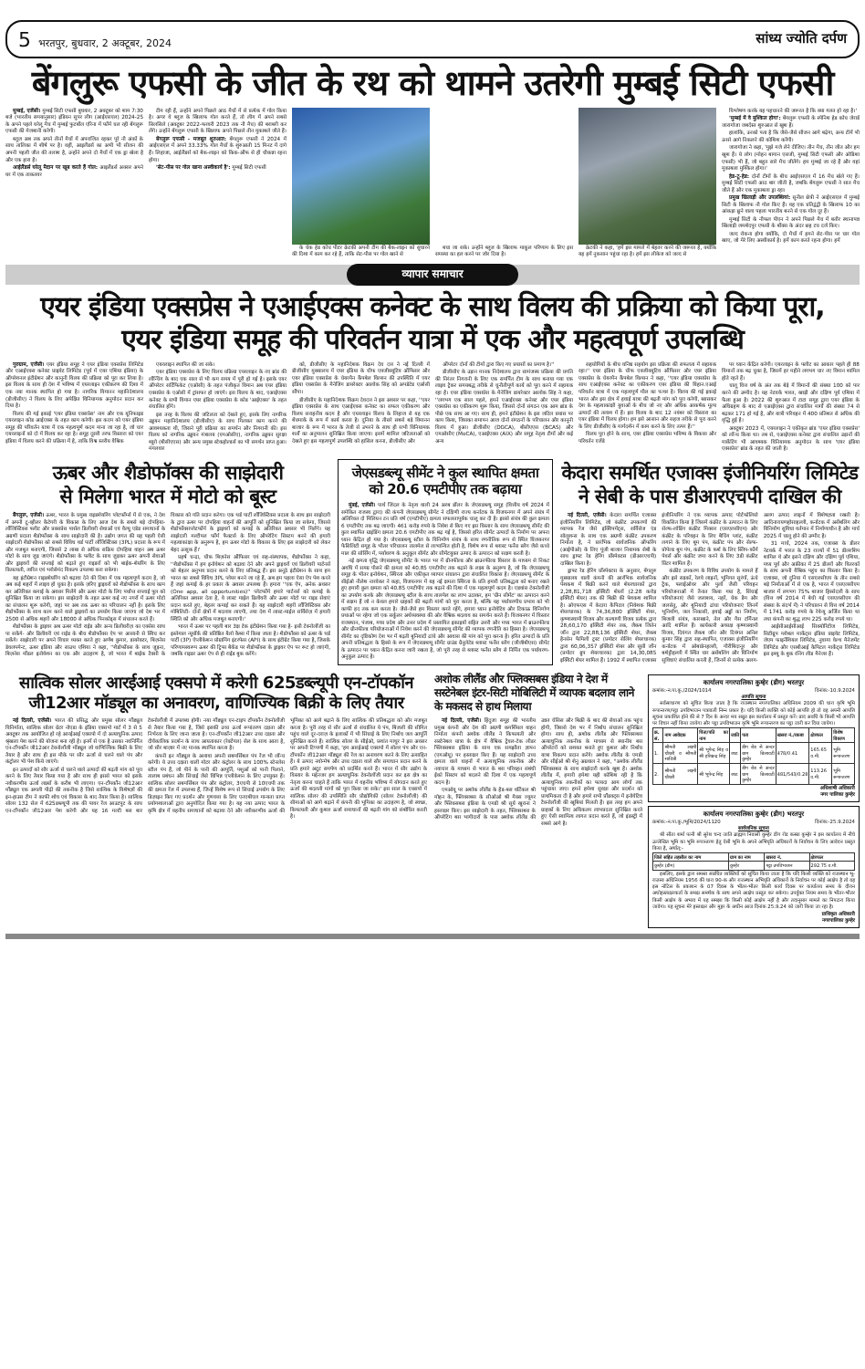5 भरतपुर, बुधवार, 2 अक्टूबर, 2024
सांध्य ज्योति दर्पण
बेंगलुरू एफसी के जीत के रथ को थामने उतरेगी मुम्बई सिटी एफसी
मुम्बई, एजेंसी। मुम्बई सिटी एफसी बुधवार, 2 अक्टूबर को शाम 7:30 बजे (भारतीय समयानुसार) इंडियन सुपर लीग (आईएसएल) 2024-25 के अपने पहले घरेलू मैच में मुम्बई फुटबॉल एरिना में फॉर्म चल रही बेंगलुरू एफसी की मेजबानी करेगी।
ब्लूज अब तक अपने तीनों मैचों में अपराजित रहकर पूरे नौ अंकों के साथ तालिका में शीर्ष पर है। वहीं, आइलैंडर्स का अभी भी सीजन की अपनी पहली जीत की तलाश है, उन्होंने अपने दो मैचों में एक ड्रा खेला है और एक हारा है।
आईलैंडर्स घरेलू मैदान पर खूब करते हैं गोल: आइलैंडर्स अक्सर अपने घर में एक ताकतवर
टीम रही हैं, उन्होंने अपने पिछले आठ मैचों में से प्रत्येक में गोल किया है। अगर वे ब्लूज के खिलाफ गोल करते हैं, तो लीग में अपने सबसे सिलसिले (अक्टूबर 2022-फरवरी 2023 तक नौ मैच) की बराबरी कर लेंगे। उन्होंने बेंगलुरू एफसी के खिलाफ अपने पिछले तीन मुकाबले जीते हैं।
बेंगलुरू एफसी - मजबूत शुरुआत: बेंगलुरू एफसी ने 2024 में आईएसएल में अपने 33.33% गोल मैचों के शुरुआती 15 मिनट में दागे हैं। लिहाजा, आईलैंडर्स को बैक-लाइन को किक-ऑफ से ही चौकन्ना रहना होगा।
'सेट-पीस पर गोल खाना अस्वीकार्य है': मुम्बई सिटी एफसी
के चेक हेड कोच पीटर क्रेटकी अपनी टीम की बैक-लाइन को सुधारने की दिशा में काम कर रहे हैं, ताकि सेट-पीस पर गोल खाने से
बचा जा सके। उन्होंने ब्लूज के खिलाफ माकूल परिणाम के लिए इस समस्या का हल करने पर जोर दिया है।
क्रेटकी ने कहा, 'हमें इस मामले में बेहतर करने की जरूरत है, क्योंकि यह हमें नुकसान पहुंचा रहा है। हमें इस लीकेज को जल्द से
विश्लेषण करके यह पहचानने की जरूरत है कि क्या गलत हो रहा है।'
'मुम्बई में वे मुश्किल होगा': बेंगलुरू एफसी के स्पेनिश हेड कोच जेरार्ड जारागोजा जबर्दस्त शुरुआत से खुश हैं।
हालांकि, उनको पता है कि जैसे-जैसे सीजन आगे बढ़ेगा, अन्य टीमें भी उनसे आगे निकलने की कोशिश करेंगी।
जारागोजा ने कहा, 'मुझे मजे लेने दीजिए। तीन मैच, तीन जीत और हम खुश हैं। ये लोग (मोहन बागान एसजी, मुम्बई सिटी एफसी और ओडिशा एफसी) भी हैं, जो बहुत सारे मैच जीतेंगे। हम मुम्बई जा रहे हैं और वहां मुकाबला मुश्किल होगा।'
हेड-टू-हेड: दोनों टीमों के बीच आईएसएल में 16 मैच खेले गए हैं। मुम्बई सिटी एफसी आठ बार जीती है, जबकि बेंगलुरू एफसी ने सात मैच जीते हैं और एक मुकाबला ड्रा रहा।
प्रमुख खिलाड़ी और उपलब्धियां: सुनील छेत्री ने आईएसएल में मुम्बई सिटी के खिलाफ नौ गोल किए हैं। वह एक प्रतिद्वंद्वी के खिलाफ 10 का आंकड़ा छूने वाला पहला भारतीय बनने से एक गोल दूर हैं।
मुम्बई सिटी के नौफल पीएन ने अपने पिछले मैच में बतौर स्थानापन्न खिलाड़ी जमशेदपुर एफसी के बॉक्स के अंदर छह टच दर्ज किए।
जल्द रोकना होगा क्योंकि, दो मैचों में हमने सेट-पीस पर चार गोल खाए, जो मेरे लिए अस्वीकार्य है। हमें काम करते रहना होगा। हमें
व्यापार समाचार
एयर इंडिया एक्सप्रेस ने एआईएक्स कनेक्ट के साथ विलय की प्रक्रिया को किया पूरा,
एयर इंडिया समूह की परिवर्तन यात्रा में एक और महत्वपूर्ण उपलब्धि
गुरुग्राम, एजेंसी। एयर इंडिया समूह ने एयर इंडिया एक्सप्रेस लिमिटेड और एआईएक्स कनेक्ट प्राइवेट लिमिटेड (पूर्व में एयर एशिया इंडिया) के ऑपरेशनल इंटीग्रेशन और कानूनी विलय की प्रक्रिया को पूरा कर लिया है। इस विलय के साथ ही देश में भविष्य में एयरलाइन एकीकरण की दिशा में एक नया मानक स्थापित हो गया है। नागरिक विमानन महानिदेशालय (डीजीसीए) ने विलय के लिए अपेक्षित विनियामक अनुमोदन प्रदान कर दिया है।
विलय की गई इकाई 'एयर इंडिया एक्सप्रेस' नाम और एक यूनिफाइड एयरलाइन कोड आईएक्स के तहत काम करेगी। इस कदम को एयर इंडिया समूह की परिवर्तन यात्रा में एक महत्वपूर्ण कदम माना जा रहा है, जो चार एयरलाइनों को दो में विलय कर रहा है। समूह दूसरी तरफ विस्तारा को एयर इंडिया में विलय करने की प्रक्रिया में है, ताकि विश्व स्तरीय वैश्विक
एयरलाइन स्थापित की जा सके।
एयर इंडिया एक्सप्रेस के लिए विलय प्रक्रिया एयरलाइन के नए ब्रांड की लॉन्चिंग के बाद एक साल से भी कम समय में पूरी हो गई है। इसके एयर ऑपरेटर सर्टिफिकेट (एओसी) के तहत पंजीकृत विमान अब एयर इंडिया एक्सप्रेस के एओसी में ट्रांसफर हो जाएंगे। इस विलय के बाद, एआईएक्स कनेक्ट के सभी विमान एयर इंडिया एक्सप्रेस के कोड 'आईएक्स' के तहत संचालित होंगे।
इस तरह के विलय की जटिलता को देखते हुए, इसके लिए नागरिक उड्डयन महानिदेशालय (डीजीसीए) के साथ मिलकर काम करने की आवश्यकता थी, जिसने पूरी प्रक्रिया का समर्थन और निगरानी की। इस विलय को नागरिक उड्डयन मंत्रालय (एमओसीए), नागरिक उड्डयन सुरक्षा ब्यूरो (बीसीएएस) और अन्य प्रमुख स्टेकहोल्डर्स का भी समर्थन प्राप्त हुआ। मंगलवार
को, डीजीसीए के महानिदेशक विक्रम देव दत्त ने नई दिल्ली में डीजीसीए मुख्यालय में एयर इंडिया के चीफ एक्जीक्यूटिव ऑफिसर और एयर इंडिया एक्सप्रेस के चेयरमैन कैंपबेल विल्सन की उपस्थिति में एयर इंडिया एक्सप्रेस के मैनेजिंग डायरेक्टर आलोक सिंह को अपडेटेड एओसी सौंपा।
डीजीसीए के महानिदेशक विक्रम देवदत्त ने इस अवसर पर कहा, ''एयर इंडिया एक्सप्रेस के साथ एआईएक्स कनेक्ट का सफल एकीकरण और विलय सराहनीय कदम है और एयरलाइन विलय के लिहाज से यह एक बेंचमार्क के रूप में कार्य करता है। दुनिया के तीसरे सबसे बड़े विमानन बाजार के रूप में भारत के तेजी से उभरने के साथ ही सभी विनियामक शर्तों का अनुपालन सुनिश्चित किया जाएगा। इसमें शामिल जटिलताओं को देखते हुए इस महत्वपूर्ण उपलब्धि को हासिल करना, डीजीसीए और
ऑपरेटर दोनों की टीमों द्वारा किए गए प्रयासों का प्रमाण है।''
डीजीसीए के उड़ान मानक निदेशालय द्वारा सामंजस्य प्रक्रिया की प्रगति की निरंतर निगरानी के लिए एक समर्पित टीम के साथ बनाया गया एक लाइव ट्रैकर समयबद्ध तरीके से चुनौतीपूर्ण कार्य को पूरा करने में सहायक रहा है। एयर इंडिया एक्सप्रेस के मैनेजिंग डायरेक्टर आलोक सिंह ने कहा, ''लगभग एक साल पहले, हमने एआईएक्स कनेक्ट और एयर इंडिया एक्सप्रेस का एकीकरण शुरू किया, जिससे दोनों संगठन एक आम ब्रांड के पीछे एक साथ आ गए। साथ ही, हमने इंटीग्रेशन के इस जटिल प्रयास पर काम किया, जिसका समापन आज दोनों संगठनों के परिचालन और कानूनी विलय में हुआ। डीजीसीए (DGCA), बीसीएएस (BCAS) और एमओसीए (MoCA), एआईएक्स (AIX) और समूह नेतृत्व टीमों और कई अन्य
सहयोगियों के बीच घनिष्ठ सहयोग इस प्रक्रिया की सफलता में सहायक रहा।'' एयर इंडिया के चीफ एक्जीक्यूटिव ऑफिसर और एयर इंडिया एक्सप्रेस के चेयरमैन कैंपबेल विल्सन ने कहा, ''एयर इंडिया एक्सप्रेस के साथ एआईएक्स कनेक्ट का एकीकरण एयर इंडिया की विहान.एआई परिवर्तन यात्रा में एक महत्वपूर्ण मील का पत्थर है। विलय की गई इकाई भारत और इस क्षेत्र में हवाई यात्रा की बढ़ती मांग को पूरा करेगी, खासकर देश के महत्वाकांक्षी युवाओं के बीच जो नए और अधिक आकर्षक मूल्य उत्पादों की तलाश में हैं। इस विलय के बाद 12 नवंबर को विस्तारा का एयर इंडिया में विलय होगा। हम इसे आसान और सहज तरीके से पूरा करने के लिए डीजीसीए के मार्गदर्शन में काम करने के लिए तत्पर हैं।''
विलय पूरा होने के साथ, एयर इंडिया एक्सप्रेस भविष्य के विकास और परिवर्तन एजेंडे
पर ध्यान केंद्रित करेगी। एयरलाइन के फ्लीट का आकार पहले ही 88 विमानों तक बढ़ चुका है, जिसमें हर महीने लगभग चार नए विमान शामिल होते रहते हैं।
चालू वित्त वर्ष के अंत तक बेड़े में विमानों की संख्या 100 को पार करने की उम्मीद है। यह नेटवर्क भारत, खाड़ी और दक्षिण पूर्व एशिया में फैला हुआ है। 2022 की शुरुआत में टाटा समूह द्वारा एयर इंडिया के अधिग्रहण के बाद से एआईएक्स द्वारा संचालित मार्गों की संख्या 74 से बढ़कर 171 हो गई है, और यात्री परिवहन में 400 प्रतिशत से अधिक की वृद्धि हुई है।
अक्टूबर 2023 में, एयरलाइन ने एकीकृत ब्रांड 'एयर इंडिया एक्सप्रेस' को लॉन्च किया था। तब से, एआईएक्स कनेक्ट द्वारा संचालित उड़ानों की मार्केटिंग भी आवश्यक विनियामक अनुमोदन के साथ 'एयर इंडिया एक्सप्रेस' ब्रांड के तहत की जाती है।
ऊबर और शैडोफॉक्स की साझेदारी
से मिलेगा भारत में मोटो को बूस्ट
बैंगलुरू, एजेंसी। ऊबर, भारत के प्रमुख राइडशेयरिंग प्लेटफॉर्म्स में से एक, ने देश में अपनी टू-व्हीलर कैटेगरी के विकास के लिए आज देश के सबसे बड़े दोपहिया-लॉजिस्टिक्स फ्लीट और प्रक्सप्रेस पार्सल डिलीवरी सेवाओं एवं वैल्यू एडेड समाधानों के अग्रणी प्रदाता शैडोफॉक्स के साथ साझेदारी की है। उद्योग जगत की यह पहली ऐसी साझेदारी शैडोफॉक्स को सबसे विविध थर्ड पार्टी लॉजिस्टिक्स (3PL) प्रदाता के रूप में और मजबूत बनाएगी, जिससे 2 लाख से अधिक सक्रिय दोपहिया वाहन अब ऊबर मोटो के साथ जुड़ जाएंगे। शैडोफॉक्स के फ्लीट के साथ जुड़कर ऊबर अपनी सेवाओं और ड्राइवरों की सप्लाई को बढ़ाते हुए राइडरों को भी बाईक-शेयरिंग के लिए किफ़ायती, त्वरित एवं भरोसेमंद विकल्प उपलब्ध करा सकेगा।
यह इंटीग्रेशन राइडशेयरिंग को बढ़ावा देने की दिशा में एक महत्वपूर्ण कदम है, जो अब कई शहरों में लाइव हो चुका है। इसके ज़रिए ड्राइवरों को शैडोफॉक्स के साथ काम कर अतिरिक्त कमाई के अवसर मिलेंगे और ऊबर मोटो के लिए पर्याप्त सप्लाई पूल को सुनिश्चित किया जा सकेगा। इस साझेदारी के तहत ऊबर कई नए नगरों में ऊबर मोटो का संचालन शुरू करेगी, जहां पर अब तक ऊबर का परिचालन नहीं है। इसके लिए शैडोफॉक्स के साथ काम करने वाले ड्राइवरों का उपयोग किया जाएगा जो देश भर में 2500 से अधिक शहरों और 18000 से अधिक पिनकोड्स में संचालन करते हैं।
शैडोफॉक्स के ड्राइवर अब ऊबर मोटो राईड और अन्य डिलीवरीज़ का एक्सेस साथ पा सकेंगे- और डिलीवरी एवं राईड के बीच शैडोफॉक्स ऐप पर आसानी से स्विच कर सकेंगे। साझेदारी पर अपने विचार व्यक्त करते हुए अर्णब कुमार, डायरेक्टर, बिज़नेस डेवलपमेन्ट, ऊबर इंडिया और साउथ एशिया ने कहा, ''शैडोफॉक्स के साथ जुड़ना, बिज़नेस मॉडल इनोवेशन का एक और उदाहरण है, जो भारत में बाईक टैक्सी के विकास को गति प्रदान करेगा। एक थर्ड पार्टी लॉजिस्टिक्स प्रदाता के साथ इस साझेदारी के द्वारा ऊबर पर दोपहिया वाहनों की आपूर्ति को सुनिश्चित किया जा सकेगा, जिससे शैडोफॉक्सप्लेटफॉर्म के ड्राइवरों को कमाई के अतिरिक्त अवसर भी मिलेंगे। यह साझेदारी मल्टीपल फॉर्म फैक्टर्स के लिए ऑपरेटिंग सिस्टम बनने की हमारी महत्वाकांक्षा के अनुरूप है, हम ऊबर मोटो के विकास के लिए इस साझेदारी को लेकर बेहद उत्सुक हैं।'
प्रहर्ष चन्द्रा, चीफ़ बिज़नेस ऑफिसर एवं सह-संस्थापक, शैडोफॉक्स ने कहा, ''शैडोफॉक्स में हम इनोवेशन को बढ़ावा देने और अपने ड्राइवरों एवं डिलीवरी पार्टनर्स को बेहतर अनुभव प्रदान करने के लिए प्रतिबद्ध हैं। इस अनूठे इंटीग्रेशन के साथ हम भारत का सबसे विविध 3PL प्लेयर बनने जा रहे हैं, अब हम पहला ऐसा ऐप पेश करते हैं जहां कमाई के हर प्रकार के अवसर उपलब्ध हैं। हमारा ''एक ऐप, अनेक अवसर (One app, all opportunities)'' प्लेटफॉर्म हमारे पार्टनर्स को कमाई के अतिरिक्त अवसर देता है, वे लास्ट माईल डिलीवरी और ऊबर मोटो पर राइड सेवाएं प्रदान करते हुए, बेहतर कमाई कर सकते हैं। यह साझेदारी शहरी लॉजिस्टिक्स और मोबिलिटी- दोनों क्षेत्रों में बदलाव लाएगी, तथा देश में लास्ट-माईल सर्विसेज़ में हमारी स्थिति को और अधिक मजबूत बनाएगी।'
भारत में ऊबर पर पहली बार 3क्ष टेक इंटीग्रेशन किया गया है- इसी टेक्नोलॉजी का इस्तेमाल न्यूयॉर्क की प्रतिष्ठित यैलो कैब्स में किया जाता है। शैडोफॉक्स को ऊबर के थर्ड पार्टी (3P) ऐप्लीकेशन प्रोग्रामिंग इंटरफेस (API) के साथ इंटीग्रेट किया गया है, जिसके परिणामस्वरूप ऊबर की ट्रिप्स बैकेंड पर शैडोफॉक्स के ड्राइवर ऐप पर रूट हो जाएंगी, जबकि राइडर ऊबर ऐप से ही राईड बुक करेंगे।
जेएसडब्ल्यू सीमेंट ने कुल स्थापित क्षमता
को 20.6 एमटीपीए तक बढ़ाया
मुंबई, एजेंसी। पार्थ जिंदल के नेतृत्व वाली 24 अरब डॉलर के जेएसडब्ल्यू समूह (वित्तीय वर्ष 2024 में समेकित राजस्व द्वारा) की कंपनी जेएसडब्ल्यू सीमेंट ने दक्षिणी राज्य कर्नाटक के विजयनगर में अपने संयंत्र में अतिरिक्त दो मिलियन टन प्रति वर्ष (एमटीपीए) क्षमता सफलतापूर्वक चालू कर दी है। इससे संयंत्र की कुल क्षमता 6 एमटीपीए तक बढ़ जाएगी। 461 करोड़ रुपये के निवेश से किए गए इस विस्तार के साथ जेएसडब्ल्यू सीमेंट की कुल स्थापित ग्राइंडिंग क्षमता 20.6 एमटीपीए तक बढ़ गई है, जिससे हरित सीमेंट उत्पादों के निर्माण पर अपना ध्यान केंद्रित हो गया है। जेएसडब्ल्यू स्टील के विनिर्माण संयंत्र के साथ रणनीतिक रूप से स्थित विजयनगर फैसिलिटी समूह के भीतर परिचालन तालमेल से लाभान्वित होती है, विशेष रूप से ब्लास्ट फर्नेस स्लैग जैसे कच्चे माल की सोर्सिंग में, पर्यावरण के अनुकूल सीमेंट और सीमेंटयुक्त उत्पाद के उत्पादन को सक्षम करती है।
नई क्षमता वृद्धि जेएसडब्ल्यू सीमेंट के भारत भर में ग्रीनफील्ड और ब्राउनफील्ड विस्तार के माध्यम से निकट अवधि में समग्र पीसने की क्षमता को 40.85 एमटीपीए तक बढ़ाने के लक्ष्य के अनुरूप है, जो कि जेएसडब्ल्यू समूह के भीतर इनोवेशन, स्थिरता और एकीकृत व्यापार संचालन द्वारा संचालित विकास है। जेएसडब्ल्यू सीमेंट के सीईओ नीलेश नारवेकर ने कहा, विजयनगर में यह नई क्षमता स्थिरता के प्रति हमारी प्रतिबद्धता को बनाए रखते हुए हमारी कुल क्षमता को 40.85 एमटीपीए तक बढ़ाने की दिशा में एक महत्वपूर्ण कदम है। एडवांस टेक्नोलॉजी का उपयोग करके और जेएसडब्ल्यू स्टील के साथ तालमेल का लाभ उठाकर, हम 'ग्रीन सीमेंट' का उत्पादन करने में सक्षम हैं जो न केवल हमारे ग्राहकों की बढ़ती मांगों को पूरा करता है, बल्कि यह पर्यावरणीय प्रभाव को भी काफी हद तक कम करता है। जैसे-जैसे हम विस्तार करते रहेंगे, हमारा ध्यान इनोवेटिव और टिकाऊ विनिर्माण प्रथाओं पर रहेगा जो एक सर्कुलर अर्थव्यवस्था की ओर वैश्विक बदलाव का समर्थन करते हैं। विजयनगर में विस्तार राजस्थान, पंजाब, मध्य प्रदेश और उत्तर प्रदेश में प्रस्तावित इकाइयों सहित उत्तरी और मध्य भारत में ब्राउनफील्ड और ग्रीनफील्ड परियोजनाओं में निवेश करने की जेएसडब्ल्यू सीमेंट की व्यापक रणनीति का हिस्सा है। जेएसडब्ल्यू सीमेंट का दृष्टिकोण देश भर में बढ़ती बुनियादी ढांचे और आवास की मांग को पूरा करना है। हरित उत्पादों के प्रति अपनी प्रतिबद्धता के हिस्से के रूप में जेएसडब्ल्यू सीमेंट ग्राउंड ग्रैनुलेटेड ब्लास्ट फर्नेस स्लैग (जीजीबीएस) सीमेंट के उत्पादन पर ध्यान केंद्रित करना जारी रखता है, जो पूरी तरह से ब्लास्ट फर्नेस स्लैग से निर्मित एक पर्यावरण-अनुकूल उत्पाद है।
केदारा समर्थित एजाक्स इंजीनियरिंग लिमिटेड
ने सेबी के पास डीआरएचपी दाखिल की
नई दिल्ली, एजेंसी। केदारा समर्थित एजाक्स इंजीनियरिंग लिमिटेड, जो कंक्रीट उपकरणों की व्यापक रेंज जैसे इक्विपमेंट्स, सर्विसेज एंड सोलूशन्स के साथ एक अग्रणी कंक्रीट उपकरण निर्माता है, ने प्रारंभिक सार्वजनिक ऑफरिंग (आईपीओ) के लिए पूंजी बाजार नियामक सेबी के साथ ड्राफ्ट रेड हेरिंग प्रॉस्पेक्टस (डीआरएचपी) दाखिल किया है।
ड्राफ्ट रेड हेरिंग प्रॉस्पेक्टस के अनुसार, बेंगलुरु मुख्यालय वाली कंपनी की आरंभिक सार्वजनिक पेशकश में बिक्री करने वाले शेयरधारकों द्वारा 2,28,81,718 इक्विटी शेयरों (2.28 करोड़ इक्विटी शेयर) तक की बिक्री की पेशकश शामिल है। ओएफएस में केदारा कैपिटल (निवेशक बिक्री शेयरधारक) के 74,36,800 इक्विटी शेयर, कृष्णास्वामी विजय और कल्याणी विजय प्रत्येक द्वारा 28,60,170 इक्विटी शेयर तक, जैकब जितेन जॉन द्वारा 22,88,136 इक्विटी शेयर, जैकब हैनसेन फैमिली ट्रस्ट (प्रमोटर सेलिंग शेयरधारक) द्वारा 60,06,357 इक्विटी शेयर और सूसी जॉन (प्रमोटर ग्रुप शेयरधारक) द्वारा 14,30,085 इक्विटी शेयर शामिल हैं। 1992 में स्थापित एजाक्स इंजीनियरिंग ने एक व्यापक उत्पाद पोर्टफोलियो विकसित किया है जिसमें कंक्रीट के उत्पादन के लिए सेल्फ-लोडिंग कंक्रीट मिक्सर (एसएलसीएम) और कंक्रीट के परिवहन के लिए बैचिंग प्लांट, कंक्रीट लगाने के लिए बूम पंप, कंक्रीट पंप और सेल्फ-प्रोपेल्ड बूम पंप, कंक्रीट के फ़र्श के लिए स्लिप-फ़ॉर्म पेवर्स और कंक्रीट जमा करने के लिए 3डी कंक्रीट प्रिंटर शामिल हैं।
कंक्रीट उपकरण के विविध उपयोग के मामले हैं और इसे सड़कों, रेलवे लाइनों, भूमिगत सुरंगों, ऊंचे ट्रैक, फ्लाईओवर और पुलों जैसी परिवहन परियोजनाओं में तैनात किया गया है, सिंचाई परियोजनाएं जैसे जलाशय, नहरें, चेक डैम और जलसेतु, और बुनियादी ढांचा परियोजनाएं जिनमें भूनिर्माण, जल निकासी, हवाई अड्डों का निर्माण, बिजली संयंत्र, कारखाने, तेल और गैस टर्मिनल आदि शामिल हैं। कार्यकारी अध्यक्ष कृष्णास्वामी विजय, दिवंगत जैकब जॉन और दिवंगत अनिल कुमार सिंह द्वारा सह-स्थापित, एजाक्स इंजीनियरिंग कर्नाटक में ओबाडेनहल्ली, गौरीबिदानूर और बशेट्टीहल्ली में स्थित चार असेंबलिंग और विनिर्माण सुविधाएं संचालित करती है, जिनमें से प्रत्येक अलग-अलग उत्पाद लाइनों में विशेषज्ञता रखती है। आदिनारायणहोसाहल्ली, कर्नाटक में असेंबलिंग और विनिर्माण सुविधा वर्तमान में निर्माणाधीन है और मार्च 2025 में चालू होने की उम्मीद है।
31 मार्च, 2024 तक, एजाक्स के डीलर नेटवर्क में भारत के 23 राज्यों में 51 डीलरशिप शामिल थे और इसने दक्षिण और दक्षिण पूर्व एशिया, मध्य पूर्व और अफ्रीका में 25 डीलरों और वितरकों के साथ अपनी वैश्विक पहुंच का विस्तार किया है। एजाक्स, जो दुनिया में एसएलसीएम के तीन सबसे बड़े निर्माताओं में से एक है, भारत में एसएलसीएम बाजार में लगभग 75% बाजार हिस्सेदारी के साथ (वित्त वर्ष 2014 में बेची गई एसएलसीएम की संख्या के संदर्भ में) ने परिचालन से वित्त वर्ष 2014 में 1741 करोड़ रुपये के रेवेन्यू अर्जित किया था तथा कंपनी का शुद्ध लाभ 225 करोड़ रुपये था।
आईसीआईसीआई सिक्योरिटीज लिमिटेड, सिटीग्रुप ग्लोबल मार्केट्स इंडिया प्राइवेट लिमिटेड, जेएम फाइनेंशियल लिमिटेड, नुवामा वेल्थ मैनेजमेंट लिमिटेड और एसबीआई कैपिटल मार्केट्स लिमिटेड इस इश्यू के बुक रनिंग लीड मैनेजर हैं।
सात्विक सोलर आरईआई एक्सपो में करेगी 625डब्ल्यूपी एन-टॉपकॉन
जी12आर मॉड्यूल का अनावरण, वाणिज्यिक बिक्री के लिए तैयार
नई दिल्ली, एजेंसी। भारत की प्रसिद्ध और प्रमुख सोलर मॉड्यूल विनिर्माता, सात्विक सोलर ग्रेटर नोएडा के इंडिया एक्सपो मार्ट में 3 से 5 अक्टूबर तक आयोजित हो रहे आरईआई एक्सपो में दो अत्याधुनिक उत्पाद श्रृंखला पेश करने की योजना बना रही है। इनमें से एक है उसका नवनिर्मित एन-टॉपकॉन जी12आर टेक्नोलॉजी मॉड्यूल जो वाणिज्यिक बिक्री के लिए तैयार है और साथ ही इस मौके पर सौर ऊर्जा से चलने वाले पंप और कंट्रोलर भी पेश किये जाएंगे।
इन उत्पादों को सौर ऊर्जा से चलने वाले उत्पादों की बढ़ती मांग को पूरा करने के लिए तैयार किया गया है और साथ ही इससे भारत को इसके नवीकरणीय ऊर्जा लक्ष्यों के करीब भी लाएगा। एन-टॉपकॉन जी12आर मॉड्यूल एक अगली पीढ़ी की तकनीक है जिसे सात्विक के विशेषज्ञों की इन-हाउस टीम ने काफी शोध एवं विकास के बाद तैयार किया है। सात्विक सोलर 132 सेल में 625डब्ल्यूपी तक की पावर रेंज आउटपुट के साथ एन-टॉपकॉन जी12आर पेश करेगी और यह 16 मल्टी बस बार टेक्नोलॉजी में उपलब्ध होगी। नया मॉड्यूल एन-टाइप टॉपकॉन टेक्नोलॉजी से तैयार किया गया है, जिसे इसकी उच्च ऊर्जा रूपांतरण दक्षता और निर्भरता के लिए जाना जाता है। एन-टॉपकॉन जी12आर उच्च दक्षता और दीर्घकालिक प्रदर्शन के साथ आयताकार (रेक्टेंगल) सेल के साथ आता है, जो सौर बाज़ार में नए मानक स्थापित करता है।
कंपनी इन मॉड्यूल के अलावा अपनी सबमर्सिबल पंप रेंज भी लॉन्च करेगी। ये उच्च दक्षता वाली मोटर और कंट्रोलर के साथ 100% स्टेनलेस स्टील पंप हैं, जो पीने के पानी की आपूर्ति, पशुओं को पानी पिलाने, तालाब प्रबंधन और सिंचाई जैसे विभिन्न एप्लीकेशन के लिए उपयुक्त हैं। सात्विक सोलर सबमर्सिबल पंप और कंट्रोलर, 3एचपी से 10एचपी तक की क्षमता रेंज में उपलब्ध हैं, जिन्हें विशेष रूप से सिंचाई उपयोग के लिए डिज़ाइन किए गए प्रदर्शन और गुणवत्ता के लिए एनएबीएल मान्यता प्राप्त प्रयोगशालाओं द्वारा अनुमोदित किया गया है। यह नया उत्पाद भारत के कृषि क्षेत्र में वहनीय समाधानों को बढ़ावा देने और नवीकरणीय ऊर्जा की भूमिका को आगे बढ़ाने के लिए सात्विक की प्रतिबद्धता को और मजबूत करता है। पूरी तरह से सौर ऊर्जा से संचालित ये पंप, बिजली की सीमित पहुंच वाले दूर-दराज़ के इलाकों में भी सिंचाई के लिए निर्बाध जल आपूर्ति सुनिश्चित करते हैं। सात्विक सोलर के सीईओ, प्रशांत माथुर ने इस अवसर पर अपनी टिप्पणी में कहा, 'हम आरईआई एक्सपो में सोलर पंप और एन-टॉपकॉन जी12आर मॉड्यूल की रेंज का अनावरण करने के लिए उत्साहित हैं। ये उत्पाद नवोन्मेष और उच्च दक्षता वाले सौर समाधान प्रदान करने के प्रति हमारे अटूट समर्पण को प्रदर्शित करते हैं। भारत में सौर उद्योग के विस्तार के मद्देनजर हम अत्याधुनिक टेक्नोलॉजी प्रदान कर इस क्षेत्र का नेतृत्व करना चाहते हैं ताकि भारत में वहनीय भविष्य में योगदान करते हुए ऊर्जा की बदलती मांगों को पूरा किया जा सके।' इस साल के एक्सपो में सात्विक सोलर की उपस्थिति सौर प्रौद्योगिकी (सोलर टेक्नोलॉजी) की सीमाओं को आगे बढ़ाने में कंपनी की भूमिका का उदाहरण है, जो स्वच्छ, किफायती और कुशल ऊर्जा समाधानों की बढ़ती मांग को संबोधित करती है।
अशोक लीलैंड और फ्लिक्सबस इंडिया ने देश में सस्टेनेबल इंटर-सिटी मोबिलिटी में व्यापक बदलाव लाने के मकसद से हाथ मिलाया
नई दिल्ली, एजेंसी। हिंदुजा समूह की भारतीय प्रमुख कंपनी और देश की अग्रणी कमर्शियल वाहन निर्माता कंपनी अशोक लीलैंड ने किफायती और सस्टेनेबल यात्रा के क्षेत्र में वैश्विक ट्रैवल-टेक लीडर फ्लिक्सबस इंडिया के साथ एक समझौता ज्ञापन (एमओयू) पर हस्ताक्षर किए हैं। यह साझेदारी उच्च क्षमता वाले वाहनों में अत्याधुनिक तकनीक और नवाचार के माध्यम से भारत के बस परिवहन संबंधी ईको सिस्टम को बदलने की दिशा में एक महत्वपूर्ण कदम है।
एमओयू पर अशोक लीलैंड के हैड-बस वर्टिकल श्री मोहन के, फ्लिक्सबस के सीओओ श्री मैक्स ज्यूमर और फ्लिक्सबस इंडिया के एमडी श्री सूर्य खुराना ने हस्ताक्षर किए। इस साझेदारी के तहत, फ्लिक्सबस के ऑपरेटिंग बस भागीदारों के पास अशोक लीलैंड की उन्नत चेसिस और बिक्री के बाद की सेवाओं तक पहुंच होगी, जिससे देश भर में निर्बाध संचालन सुनिश्चित होगा। साथ ही, अशोक लीलैंड और फ्लिक्सबस अत्याधुनिक तकनीक के माध्यम से स्थानीय बस ऑपरेटरों को सशक्त बनाते हुए कुशल और निर्बाध यात्रा विकल्प प्रदान करेंगे। अशोक लीलैंड के एमडी और सीईओ श्री शेनु अग्रवाल ने कहा, ''अशोक लीलैंड फ्लिक्सबस के साथ साझेदारी करके खुश है। अशोक लीलैंड में, हमारी हमेशा यही कोशिश रही है कि अत्याधुनिक तकनीकों का फायदा आम लोगों तक पहुंचाया जाए। हमने हमेशा सुरक्षा और प्रदर्शन को प्राथमिकता दी है और हमारे सभी प्रॉडक्ट्स में इनोवेटिव टैक्नोलॉजी की खूबियां मिलती हैं। इस तरह हम अपने ग्राहकों के लिए अधिकतम लाभप्रदता सुनिश्चित करते हुए ऐसी स्वामित्व लागत प्रदान करते हैं, जो इंडस्ट्री में सबसे आगे है।
कार्यालय नगरपालिका कुम्हेर (डीग) भरतपुर
क्रमांक:-न.पा.कु./2024/1014 दिनांक:-10.9.2024
आपत्ति सूचना
सर्वसाधारण को सूचित किया जाता है कि राजस्थान नगरपालिका अधिनियम 2009 की धारा कृषि भूमि रूपान्तरण/पट्टा उपविभाजन पत्रावली निम्न प्रकार है। यदि किसी व्यक्ति को कोई आपत्ति हो तो वह अपनी आपत्ति सूचना प्रकाशित होने की से 7 दिन के अन्दर मय सबूत इस कार्यालय में प्रस्तुत करें। बाद अवधि के किसी भी आपत्ति पर विचार नहीं किया जायेगा और पट्टा उपविभाजन कृषि भूमि रूपान्तरण का पट्टा जारी कर दिया जायेगा।
| क्र. सं. | नाम आवेदक | पिता/पति का नाम | जाति | पता | खसरा नं./रकबा | क्षेत्रफल | विशेष विवरण |
| --- | --- | --- | --- | --- | --- | --- | --- |
| 1. | श्रीमती लक्ष्मी चौधरी व श्रीमती सावित्री | श्री भूपेन्द्र सिंह व श्री हरिश्चन्द्र सिंह | जाट | डीग रोड से अन्दर ग्राम बिलावटी कुम्हेर | 478/0.41 | 165.65 व.मी. | भूमि रूपान्तरण |
| 2. | श्रीमती लक्ष्मी चौधरी | श्री भूपेन्द्र सिंह | जाट | डीग रोड से अन्दर ग्राम बिलावटी कुम्हेर | 481/543/0.28 | 113.26 व.मी. | भूमि रूपान्तरण |
अधिशाषी अधिकारी
नगर पालिका कुम्हेर
कार्यालय नगरपालिका कुम्हेर (डीग) भरतपुर
क्रमांक:-न.पा.कु./भूमि/2024/1120 दिनांक:-25.9.2024
सार्वजनिक सूचना
श्री सीता शर्मा पत्नी श्री सुरेश चन्द जाति ब्राह्मण निवासी कुम्हेर डीग रोड कस्बा कुम्हेर ने इस कार्यालय में नीचे उल्लेखित भूमि का भूमि रूपान्तरण हेतु ऐसी भूमि के अपने अभिघृति अधिकारों के निर्वाचन के लिए आवेदन प्रस्तुत किया है, अर्थात्:-
| जिले सहित तहसील का नाम | ग्राम का नाम | खसरा नं. | क्षेत्रफल |
| --- | --- | --- | --- |
| कुम्हेर (डीग) | कुम्हेर | पट्टा उपविभाजन | 292.75 व.मी. |
इसलिए, इसके द्वारा समस्त संबंधित व्यक्तियों को सूचित किया जाता है कि यदि किसी व्यक्ति को राजस्थान भू-राजस्व अधिनियम 1956 की धारा 90-क और राजस्थान अभिघृति अधिकारों के निर्वाचन पर कोई आक्षेप है तो वह इस नोटिस के प्रकाशन के 07 दिवस के भीतर-भीतर किसी कार्य दिवस पर कार्यालय समय के दौरान अधोहस्ताक्षरकर्ता के समक्ष समर्थक के साथ अपने आक्षेप प्रस्तुत कर सकेगा। उपर्युक्त नियम समय के भीतर-भीतर किसी आक्षेप के अभाव में यह समझा कि किसी कोई आक्षेप नहीं है और तदानुसार मामले का निपटारा किया जावेगा। यह सूचना मेरे हस्ताक्षर और मुहर के अधीन आज दिनांक 25.9.24 को जारी किया जा रहा है।
प्राधिकृत अधिकारी
नगरपालिका कुम्हेर